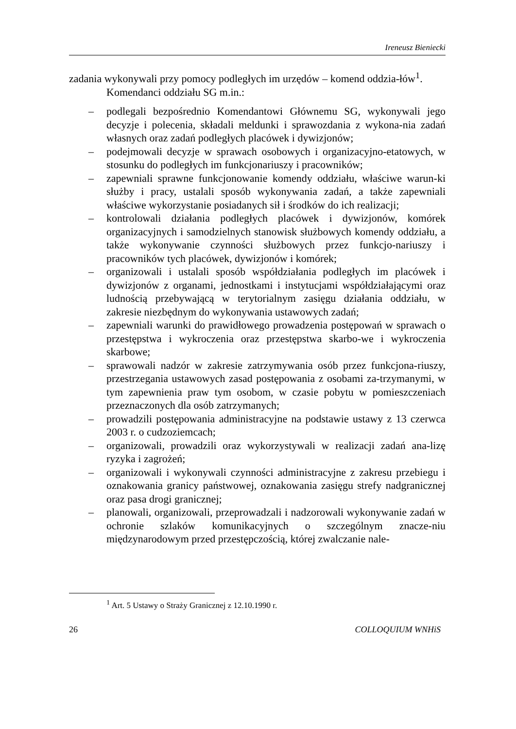Ireneusz Bieniecki
zadania wykonywali przy pomocy podległych im urzędów – komend oddzia-łów<sup>1</sup>.
Komendanci oddziału SG m.in.:
– podlegali bezpośrednio Komendantowi Głównemu SG, wykonywali jego decyzje i polecenia, składali meldunki i sprawozdania z wykona-nia zadań własnych oraz zadań podległych placówek i dywizjonów;
– podejmowali decyzje w sprawach osobowych i organizacyjno-etatowych, w stosunku do podległych im funkcjonariuszy i pracowników;
– zapewniali sprawne funkcjonowanie komendy oddziału, właściwe warun-ki służby i pracy, ustalali sposób wykonywania zadań, a także zapewniali właściwe wykorzystanie posiadanych sił i środków do ich realizacji;
– kontrolowali działania podległych placówek i dywizjonów, komórek organizacyjnych i samodzielnych stanowisk służbowych komendy oddziału, a także wykonywanie czynności służbowych przez funkcjo-nariuszy i pracowników tych placówek, dywizjonów i komórek;
– organizowali i ustalali sposób współdziałania podległych im placówek i dywizjonów z organami, jednostkami i instytucjami współdziałającymi oraz ludnością przebywającą w terytorialnym zasięgu działania oddziału, w zakresie niezbędnym do wykonywania ustawowych zadań;
– zapewniali warunki do prawidłowego prowadzenia postępowań w sprawach o przestępstwa i wykroczenia oraz przestępstwa skarbo-we i wykroczenia skarbowe;
– sprawowali nadzór w zakresie zatrzymywania osób przez funkcjona-riuszy, przestrzegania ustawowych zasad postępowania z osobami za-trzymanymi, w tym zapewnienia praw tym osobom, w czasie pobytu w pomieszczeniach przeznaczonych dla osób zatrzymanych;
– prowadzili postępowania administracyjne na podstawie ustawy z 13 czerwca 2003 r. o cudzoziemcach;
– organizowali, prowadzili oraz wykorzystywali w realizacji zadań ana-lizę ryzyka i zagrożeń;
– organizowali i wykonywali czynności administracyjne z zakresu przebiegu i oznakowania granicy państwowej, oznakowania zasięgu strefy nadgranicznej oraz pasa drogi granicznej;
– planowali, organizowali, przeprowadzali i nadzorowali wykonywanie zadań w ochronie szlaków komunikacyjnych o szczególnym znacze-niu międzynarodowym przed przestępczością, której zwalczanie nale-
<sup>1</sup> Art. 5 Ustawy o Straży Granicznej z 12.10.1990 r.
26 COLLOQUIUM WNHiS